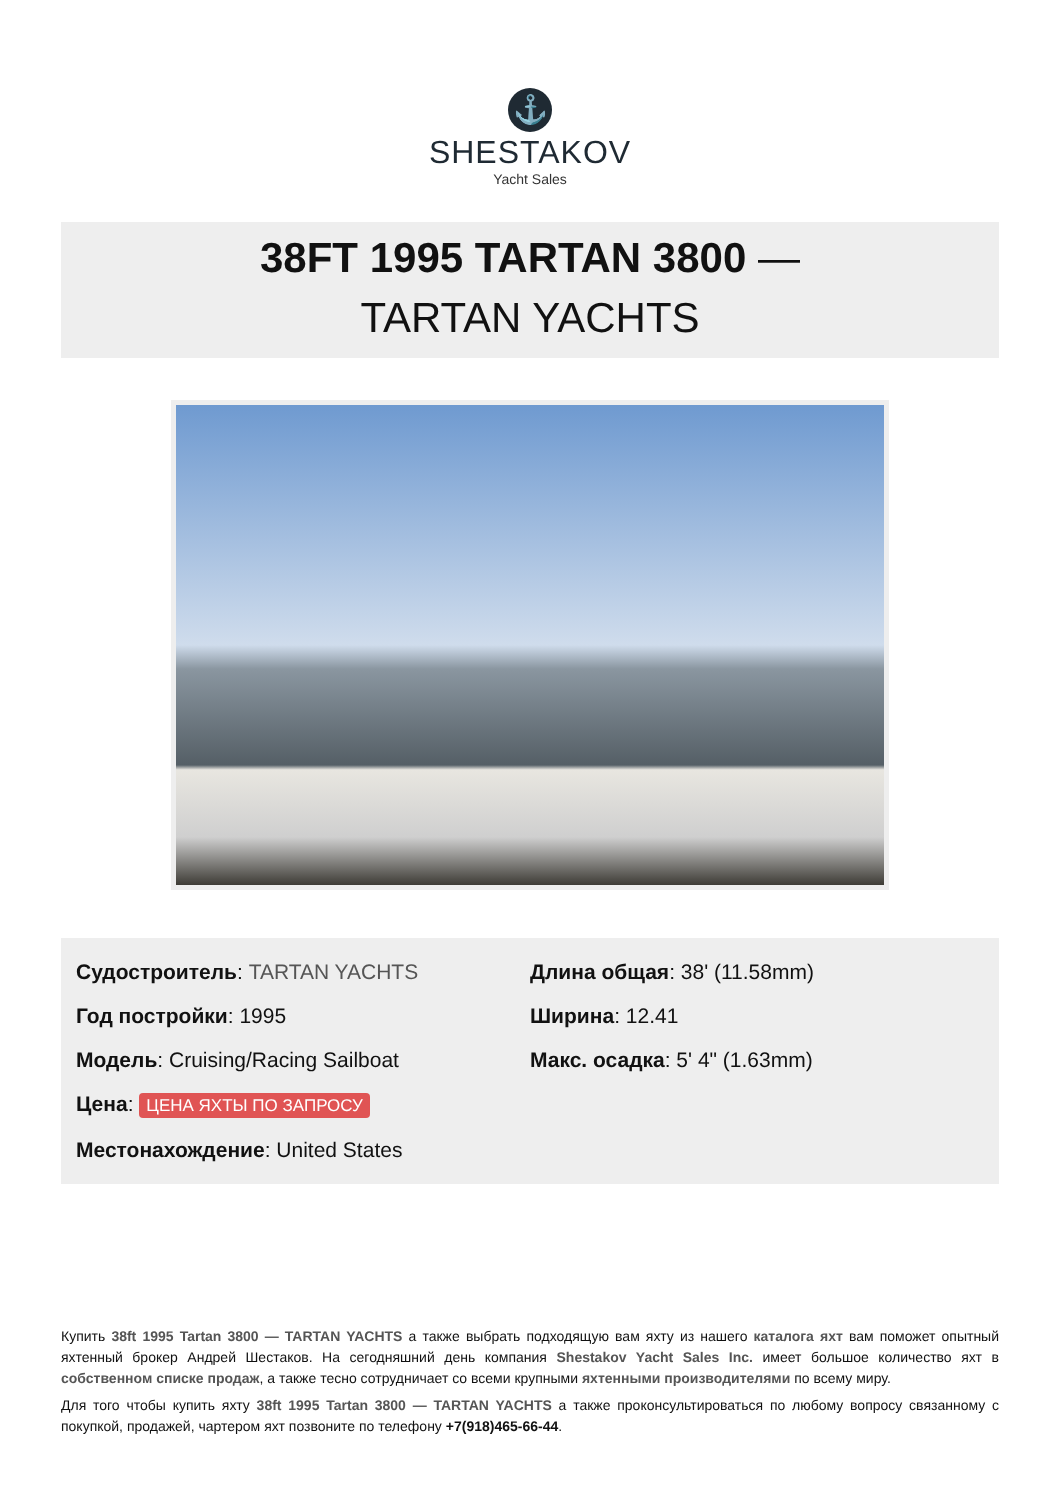⚓
SHESTAKOV
Yacht Sales
38FT 1995 TARTAN 3800 —
TARTAN YACHTS
Судостроитель: TARTAN YACHTS
Год постройки: 1995
Модель: Cruising/Racing Sailboat
Цена: ЦЕНА ЯХТЫ ПО ЗАПРОСУ
Местонахождение: United States
Длина общая: 38' (11.58mm)
Ширина: 12.41
Макс. осадка: 5' 4" (1.63mm)
Купить 38ft 1995 Tartan 3800 — TARTAN YACHTS а также выбрать подходящую вам яхту из нашего каталога яхт вам поможет опытный яхтенный брокер Андрей Шестаков. На сегодняшний день компания Shestakov Yacht Sales Inc. имеет большое количество яхт в собственном списке продаж, а также тесно сотрудничает со всеми крупными яхтенными производителями по всему миру.
Для того чтобы купить яхту 38ft 1995 Tartan 3800 — TARTAN YACHTS а также проконсультироваться по любому вопросу связанному с покупкой, продажей, чартером яхт позвоните по телефону +7(918)465-66-44.